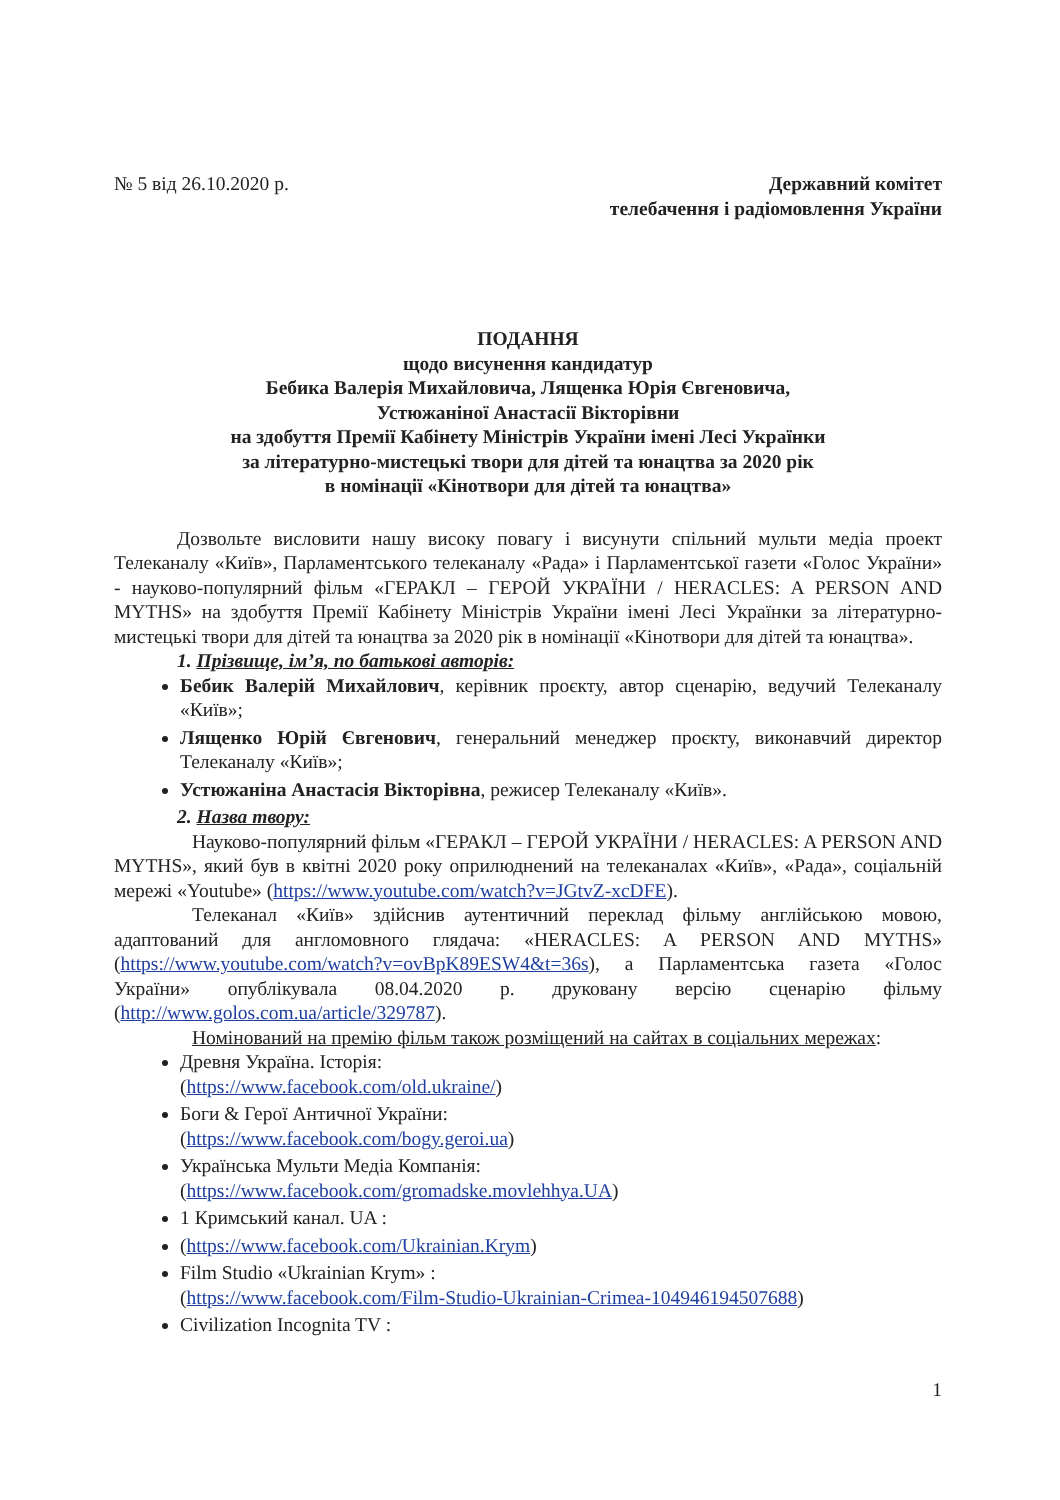№ 5 від 26.10.2020 р. Державний комітет
телебачення і радіомовлення України
ПОДАННЯ
щодо висунення кандидатур
Бебика Валерія Михайловича, Лященка Юрія Євгеновича,
Устюжаніної Анастасії Вікторівни
на здобуття Премії Кабінету Міністрів України імені Лесі Українки
за літературно-мистецькі твори для дітей та юнацтва за 2020 рік
в номінації «Кінотвори для дітей та юнацтва»
Дозвольте висловити нашу високу повагу і висунути спільний мульти медіа проект Телеканалу «Київ», Парламентського телеканалу «Рада» і Парламентської газети «Голос України» - науково-популярний фільм «ГЕРАКЛ – ГЕРОЙ УКРАЇНИ / HERACLES: A PERSON AND MYTHS» на здобуття Премії Кабінету Міністрів України імені Лесі Українки за літературно-мистецькі твори для дітей та юнацтва за 2020 рік в номінації «Кінотвори для дітей та юнацтва».
1. Прізвище, ім’я, по батькові авторів:
Бебик Валерій Михайлович, керівник проєкту, автор сценарію, ведучий Телеканалу «Київ»;
Лященко Юрій Євгенович, генеральний менеджер проєкту, виконавчий директор Телеканалу «Київ»;
Устюжаніна Анастасія Вікторівна, режисер Телеканалу «Київ».
2. Назва твору:
Науково-популярний фільм «ГЕРАКЛ – ГЕРОЙ УКРАЇНИ / HERACLES: A PERSON AND MYTHS», який був в квітні 2020 року оприлюднений на телеканалах «Київ», «Рада», соціальній мережі «Youtube» (https://www.youtube.com/watch?v=JGtvZ-xcDFE).
Телеканал «Київ» здійснив аутентичний переклад фільму англійською мовою, адаптований для англомовного глядача: «HERACLES: A PERSON AND MYTHS» (https://www.youtube.com/watch?v=ovBpK89ESW4&t=36s), а Парламентська газета «Голос України» опублікувала 08.04.2020 р. друковану версію сценарію фільму (http://www.golos.com.ua/article/329787).
Номінований на премію фільм також розміщений на сайтах в соціальних мережах:
Древня Україна. Історія:
(https://www.facebook.com/old.ukraine/)
Боги & Герої Античної України:
(https://www.facebook.com/bogy.geroi.ua)
Українська Мульти Медіа Компанія:
(https://www.facebook.com/gromadske.movlehhya.UA)
1 Кримський канал. UA :
(https://www.facebook.com/Ukrainian.Krym)
Film Studio «Ukrainian Krym» :
(https://www.facebook.com/Film-Studio-Ukrainian-Crimea-104946194507688)
Civilization Incognita TV :
1